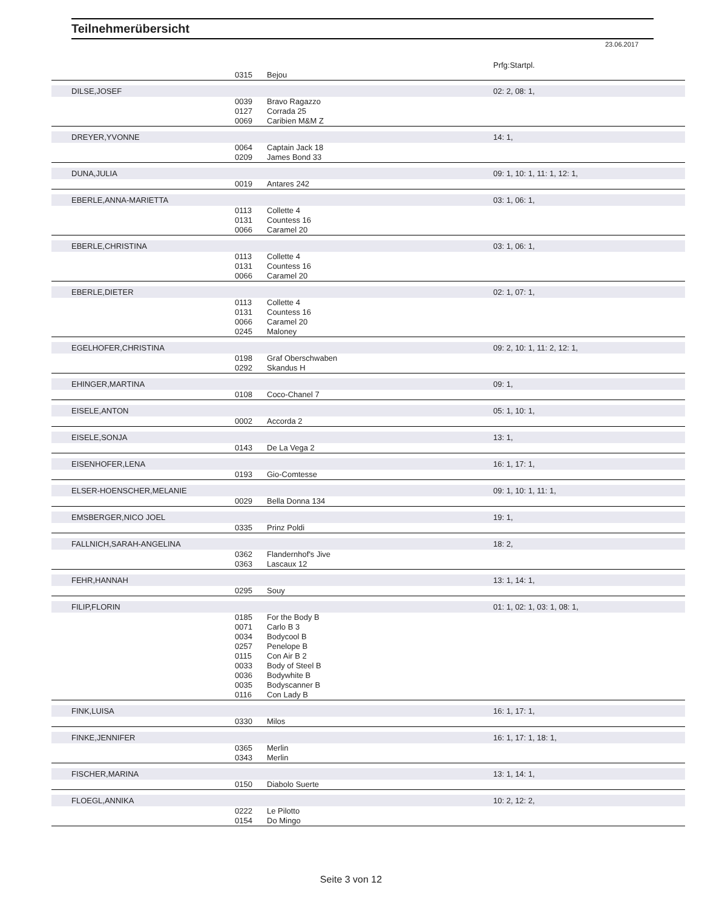Teilnehmerübersicht
23.06.2017
| | | | Prfg:Startpl. |
| --- | --- | --- | --- |
| | 0315 | Bejou | |
| DILSE,JOSEF | | | 02: 2, 08: 1, |
| | 0039 | Bravo Ragazzo | |
| | 0127 | Corrada 25 | |
| | 0069 | Caribien M&M Z | |
| DREYER,YVONNE | | | 14: 1, |
| | 0064 | Captain Jack 18 | |
| | 0209 | James Bond 33 | |
| DUNA,JULIA | | | 09: 1, 10: 1, 11: 1, 12: 1, |
| | 0019 | Antares 242 | |
| EBERLE,ANNA-MARIETTA | | | 03: 1, 06: 1, |
| | 0113 | Collette 4 | |
| | 0131 | Countess 16 | |
| | 0066 | Caramel 20 | |
| EBERLE,CHRISTINA | | | 03: 1, 06: 1, |
| | 0113 | Collette 4 | |
| | 0131 | Countess 16 | |
| | 0066 | Caramel 20 | |
| EBERLE,DIETER | | | 02: 1, 07: 1, |
| | 0113 | Collette 4 | |
| | 0131 | Countess 16 | |
| | 0066 | Caramel 20 | |
| | 0245 | Maloney | |
| EGELHOFER,CHRISTINA | | | 09: 2, 10: 1, 11: 2, 12: 1, |
| | 0198 | Graf Oberschwaben | |
| | 0292 | Skandus H | |
| EHINGER,MARTINA | | | 09: 1, |
| | 0108 | Coco-Chanel 7 | |
| EISELE,ANTON | | | 05: 1, 10: 1, |
| | 0002 | Accorda 2 | |
| EISELE,SONJA | | | 13: 1, |
| | 0143 | De La Vega 2 | |
| EISENHOFER,LENA | | | 16: 1, 17: 1, |
| | 0193 | Gio-Comtesse | |
| ELSER-HOENSCHER,MELANIE | | | 09: 1, 10: 1, 11: 1, |
| | 0029 | Bella Donna 134 | |
| EMSBERGER,NICO JOEL | | | 19: 1, |
| | 0335 | Prinz Poldi | |
| FALLNICH,SARAH-ANGELINA | | | 18: 2, |
| | 0362 | Flandernhof's Jive | |
| | 0363 | Lascaux 12 | |
| FEHR,HANNAH | | | 13: 1, 14: 1, |
| | 0295 | Souy | |
| FILIP,FLORIN | | | 01: 1, 02: 1, 03: 1, 08: 1, |
| | 0185 | For the Body B | |
| | 0071 | Carlo B 3 | |
| | 0034 | Bodycool B | |
| | 0257 | Penelope B | |
| | 0115 | Con Air B 2 | |
| | 0033 | Body of Steel B | |
| | 0036 | Bodywhite B | |
| | 0035 | Bodyscanner B | |
| | 0116 | Con Lady B | |
| FINK,LUISA | | | 16: 1, 17: 1, |
| | 0330 | Milos | |
| FINKE,JENNIFER | | | 16: 1, 17: 1, 18: 1, |
| | 0365 | Merlin | |
| | 0343 | Merlin | |
| FISCHER,MARINA | | | 13: 1, 14: 1, |
| | 0150 | Diabolo Suerte | |
| FLOEGL,ANNIKA | | | 10: 2, 12: 2, |
| | 0222 | Le Pilotto | |
| | 0154 | Do Mingo | |
Seite 3 von 12